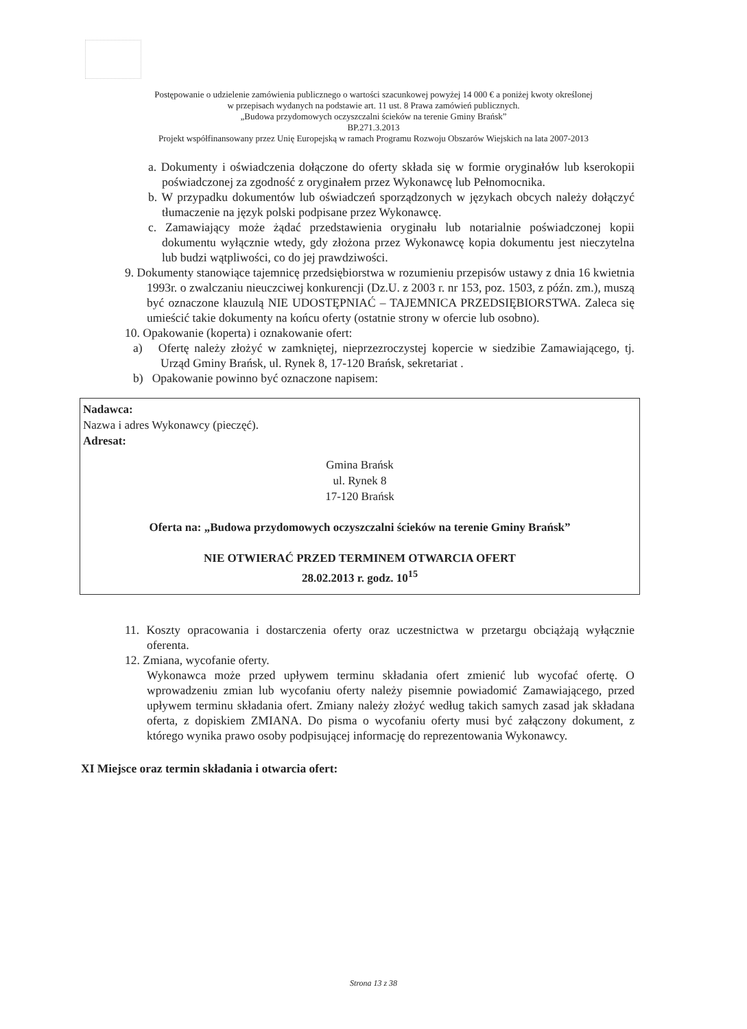Postępowanie o udzielenie zamówienia publicznego o wartości szacunkowej powyżej 14 000 € a poniżej kwoty określonej
w przepisach wydanych na podstawie art. 11 ust. 8 Prawa zamówień publicznych.
„Budowa przydomowych oczyszczalni ścieków na terenie Gminy Brańsk”
BP.271.3.2013
Projekt współfinansowany przez Unię Europejską w ramach Programu Rozwoju Obszarów Wiejskich na lata 2007-2013
a. Dokumenty i oświadczenia dołączone do oferty składa się w formie oryginałów lub kserokopii poświadczonej za zgodność z oryginałem przez Wykonawcę lub Pełnomocnika.
b. W przypadku dokumentów lub oświadczeń sporządzonych w językach obcych należy dołączyć tłumaczenie na język polski podpisane przez Wykonawcę.
c. Zamawiający może żądać przedstawienia oryginału lub notarialnie poświadczonej kopii dokumentu wyłącznie wtedy, gdy złożona przez Wykonawcę kopia dokumentu jest nieczytelna lub budzi wątpliwości, co do jej prawdziwości.
9. Dokumenty stanowiące tajemnicę przedsiębiorstwa w rozumieniu przepisów ustawy z dnia 16 kwietnia 1993r. o zwalczaniu nieuczciwej konkurencji (Dz.U. z 2003 r. nr 153, poz. 1503, z późn. zm.), muszą być oznaczone klauzulą NIE UDOSTĘPNIAĆ – TAJEMNICA PRZEDSIĘBIORSTWA. Zaleca się umieścić takie dokumenty na końcu oferty (ostatnie strony w ofercie lub osobno).
10. Opakowanie (koperta) i oznakowanie ofert:
a) Ofertę należy złożyć w zamkniętej, nieprzezroczystej kopercie w siedzibie Zamawiającego, tj. Urząd Gminy Brańsk, ul. Rynek 8, 17-120 Brańsk, sekretariat .
b) Opakowanie powinno być oznaczone napisem:
Nadawca:
Nazwa i adres Wykonawcy (pieczęć).
Adresat:
Gmina Brańsk
ul. Rynek 8
17-120 Brańsk
Oferta na: „Budowa przydomowych oczyszczalni ścieków na terenie Gminy Brańsk”
NIE OTWIERAĆ PRZED TERMINEM OTWARCIA OFERT
28.02.2013 r. godz. 10<sup>15</sup>
11. Koszty opracowania i dostarczenia oferty oraz uczestnictwa w przetargu obciążają wyłącznie oferenta.
12. Zmiana, wycofanie oferty.
Wykonawca może przed upływem terminu składania ofert zmienić lub wycofać ofertę. O wprowadzeniu zmian lub wycofaniu oferty należy pisemnie powiadomić Zamawiającego, przed upływem terminu składania ofert. Zmiany należy złożyć według takich samych zasad jak składana oferta, z dopiskiem ZMIANA. Do pisma o wycofaniu oferty musi być załączony dokument, z którego wynika prawo osoby podpisującej informację do reprezentowania Wykonawcy.
XI Miejsce oraz termin składania i otwarcia ofert:
Strona 13 z 38